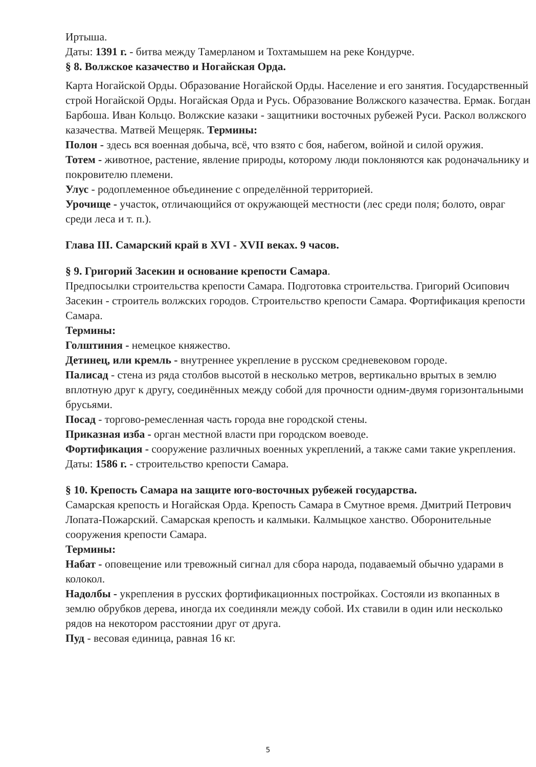Иртыша.
Даты: 1391 г. - битва между Тамерланом и Тохтамышем на реке Кондурче.
§ 8. Волжское казачество и Ногайская Орда.
Карта Ногайской Орды. Образование Ногайской Орды. Население и его занятия. Государственный строй Ногайской Орды. Ногайская Орда и Русь. Образование Волжского казачества. Ермак. Богдан Барбоша. Иван Кольцо. Волжские казаки - защитники восточных рубежей Руси. Раскол волжского казачества. Матвей Мещеряк. Термины:
Полон - здесь вся военная добыча, всё, что взято с боя, набегом, войной и силой оружия.
Тотем - животное, растение, явление природы, которому люди поклоняются как родоначальнику и покровителю племени.
Улус - родоплеменное объединение с определённой территорией.
Урочище - участок, отличающийся от окружающей местности (лес среди поля; болото, овраг среди леса и т. п.).
Глава III. Самарский край в XVI - XVII веках. 9 часов.
§ 9. Григорий Засекин и основание крепости Самара.
Предпосылки строительства крепости Самара. Подготовка строительства. Григорий Осипович Засекин - строитель волжских городов. Строительство крепости Самара. Фортификация крепости Самара.
Термины:
Голштиния - немецкое княжество.
Детинец, или кремль - внутреннее укрепление в русском средневековом городе.
Палисад - стена из ряда столбов высотой в несколько метров, вертикально врытых в землю вплотную друг к другу, соединённых между собой для прочности одним-двумя горизонтальными брусьями.
Посад - торгово-ремесленная часть города вне городской стены.
Приказная изба - орган местной власти при городском воеводе.
Фортификация - сооружение различных военных укреплений, а также сами такие укрепления.
Даты: 1586 г. - строительство крепости Самара.
§ 10. Крепость Самара на защите юго-восточных рубежей государства.
Самарская крепость и Ногайская Орда. Крепость Самара в Смутное время. Дмитрий Петрович Лопата-Пожарский. Самарская крепость и калмыки. Калмыцкое ханство. Оборонительные сооружения крепости Самара.
Термины:
Набат - оповещение или тревожный сигнал для сбора народа, подаваемый обычно ударами в колокол.
Надолбы - укрепления в русских фортификационных постройках. Состояли из вкопанных в землю обрубков дерева, иногда их соединяли между собой. Их ставили в один или несколько рядов на некотором расстоянии друг от друга.
Пуд - весовая единица, равная 16 кг.
5